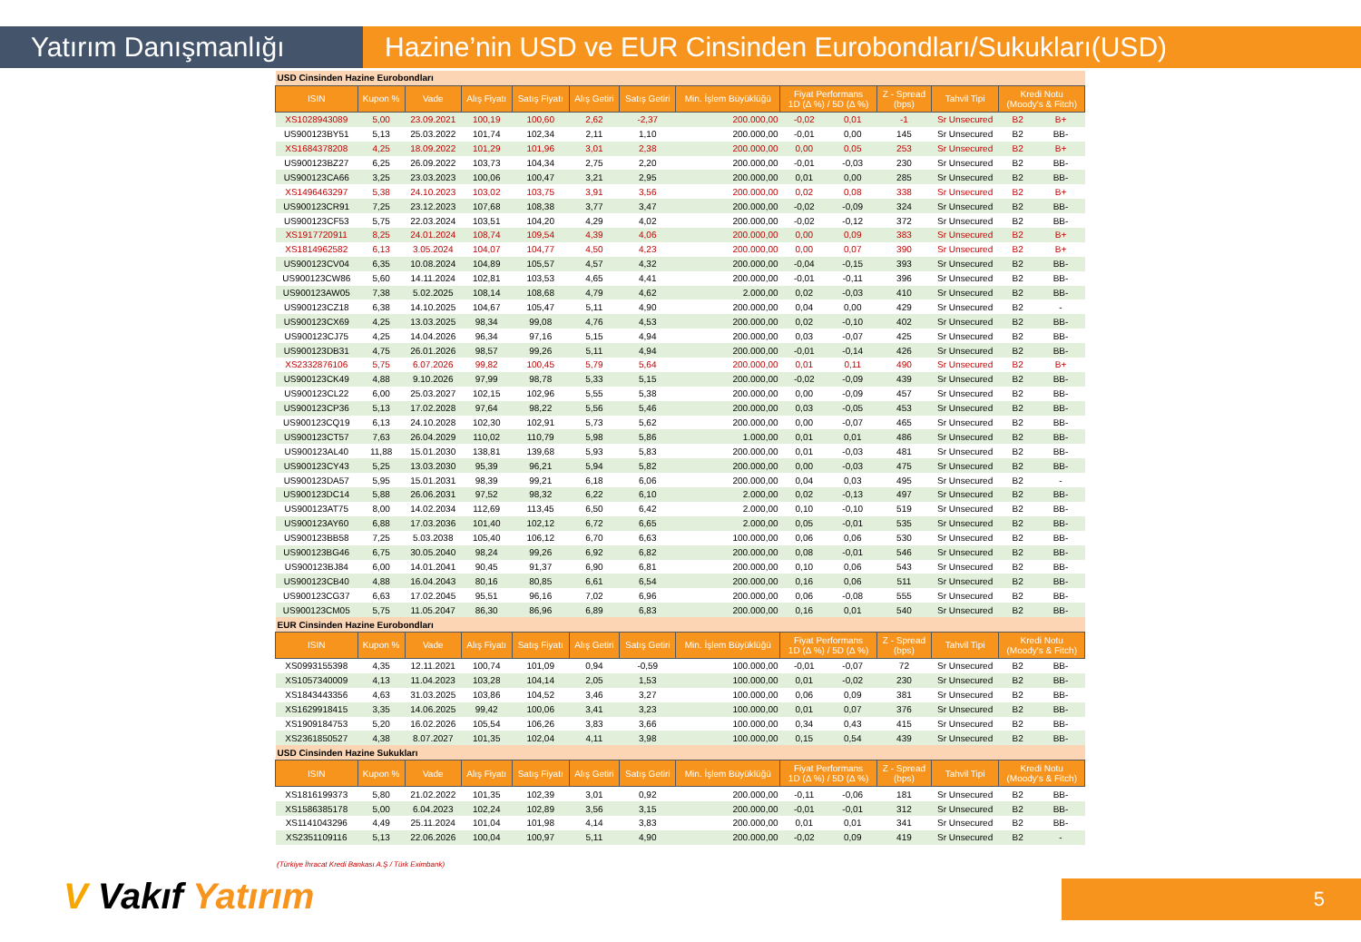Yatırım Danışmanlığı Hazine’nin USD ve EUR Cinsinden Eurobondları/Sukukları(USD)
| USD Cinsinden Hazine Eurobondları | | | | | | | | | | | | | |
| ISIN | Kupon % | Vade | Alış Fiyatı | Satış Fiyatı | Alış Getiri | Satış Getiri | Min. İşlem Büyüklüğü | Fiyat Performans 1D (Δ %) / 5D (Δ %) | | Z - Spread (bps) | Tahvil Tipi | Kredi Notu (Moody's & Fitch) | |
| XS1028943089 | 5,00 | 23.09.2021 | 100,19 | 100,60 | 2,62 | -2,37 | 200.000,00 | -0,02 | 0,01 | -1 | Sr Unsecured | B2 | B+ |
| US900123BY51 | 5,13 | 25.03.2022 | 101,74 | 102,34 | 2,11 | 1,10 | 200.000,00 | -0,01 | 0,00 | 145 | Sr Unsecured | B2 | BB- |
| XS1684378208 | 4,25 | 18.09.2022 | 101,29 | 101,96 | 3,01 | 2,38 | 200.000,00 | 0,00 | 0,05 | 253 | Sr Unsecured | B2 | B+ |
| US900123BZ27 | 6,25 | 26.09.2022 | 103,73 | 104,34 | 2,75 | 2,20 | 200.000,00 | -0,01 | -0,03 | 230 | Sr Unsecured | B2 | BB- |
| US900123CA66 | 3,25 | 23.03.2023 | 100,06 | 100,47 | 3,21 | 2,95 | 200.000,00 | 0,01 | 0,00 | 285 | Sr Unsecured | B2 | BB- |
| XS1496463297 | 5,38 | 24.10.2023 | 103,02 | 103,75 | 3,91 | 3,56 | 200.000,00 | 0,02 | 0,08 | 338 | Sr Unsecured | B2 | B+ |
| US900123CR91 | 7,25 | 23.12.2023 | 107,68 | 108,38 | 3,77 | 3,47 | 200.000,00 | -0,02 | -0,09 | 324 | Sr Unsecured | B2 | BB- |
| US900123CF53 | 5,75 | 22.03.2024 | 103,51 | 104,20 | 4,29 | 4,02 | 200.000,00 | -0,02 | -0,12 | 372 | Sr Unsecured | B2 | BB- |
| XS1917720911 | 8,25 | 24.01.2024 | 108,74 | 109,54 | 4,39 | 4,06 | 200.000,00 | 0,00 | 0,09 | 383 | Sr Unsecured | B2 | B+ |
| XS1814962582 | 6,13 | 3.05.2024 | 104,07 | 104,77 | 4,50 | 4,23 | 200.000,00 | 0,00 | 0,07 | 390 | Sr Unsecured | B2 | B+ |
| US900123CV04 | 6,35 | 10.08.2024 | 104,89 | 105,57 | 4,57 | 4,32 | 200.000,00 | -0,04 | -0,15 | 393 | Sr Unsecured | B2 | BB- |
| US900123CW86 | 5,60 | 14.11.2024 | 102,81 | 103,53 | 4,65 | 4,41 | 200.000,00 | -0,01 | -0,11 | 396 | Sr Unsecured | B2 | BB- |
| US900123AW05 | 7,38 | 5.02.2025 | 108,14 | 108,68 | 4,79 | 4,62 | 2.000,00 | 0,02 | -0,03 | 410 | Sr Unsecured | B2 | BB- |
| US900123CZ18 | 6,38 | 14.10.2025 | 104,67 | 105,47 | 5,11 | 4,90 | 200.000,00 | 0,04 | 0,00 | 429 | Sr Unsecured | B2 | - |
| US900123CX69 | 4,25 | 13.03.2025 | 98,34 | 99,08 | 4,76 | 4,53 | 200.000,00 | 0,02 | -0,10 | 402 | Sr Unsecured | B2 | BB- |
| US900123CJ75 | 4,25 | 14.04.2026 | 96,34 | 97,16 | 5,15 | 4,94 | 200.000,00 | 0,03 | -0,07 | 425 | Sr Unsecured | B2 | BB- |
| US900123DB31 | 4,75 | 26.01.2026 | 98,57 | 99,26 | 5,11 | 4,94 | 200.000,00 | -0,01 | -0,14 | 426 | Sr Unsecured | B2 | BB- |
| XS2332876106 | 5,75 | 6.07.2026 | 99,82 | 100,45 | 5,79 | 5,64 | 200.000,00 | 0,01 | 0,11 | 490 | Sr Unsecured | B2 | B+ |
| US900123CK49 | 4,88 | 9.10.2026 | 97,99 | 98,78 | 5,33 | 5,15 | 200.000,00 | -0,02 | -0,09 | 439 | Sr Unsecured | B2 | BB- |
| US900123CL22 | 6,00 | 25.03.2027 | 102,15 | 102,96 | 5,55 | 5,38 | 200.000,00 | 0,00 | -0,09 | 457 | Sr Unsecured | B2 | BB- |
| US900123CP36 | 5,13 | 17.02.2028 | 97,64 | 98,22 | 5,56 | 5,46 | 200.000,00 | 0,03 | -0,05 | 453 | Sr Unsecured | B2 | BB- |
| US900123CQ19 | 6,13 | 24.10.2028 | 102,30 | 102,91 | 5,73 | 5,62 | 200.000,00 | 0,00 | -0,07 | 465 | Sr Unsecured | B2 | BB- |
| US900123CT57 | 7,63 | 26.04.2029 | 110,02 | 110,79 | 5,98 | 5,86 | 1.000,00 | 0,01 | 0,01 | 486 | Sr Unsecured | B2 | BB- |
| US900123AL40 | 11,88 | 15.01.2030 | 138,81 | 139,68 | 5,93 | 5,83 | 200.000,00 | 0,01 | -0,03 | 481 | Sr Unsecured | B2 | BB- |
| US900123CY43 | 5,25 | 13.03.2030 | 95,39 | 96,21 | 5,94 | 5,82 | 200.000,00 | 0,00 | -0,03 | 475 | Sr Unsecured | B2 | BB- |
| US900123DA57 | 5,95 | 15.01.2031 | 98,39 | 99,21 | 6,18 | 6,06 | 200.000,00 | 0,04 | 0,03 | 495 | Sr Unsecured | B2 | - |
| US900123DC14 | 5,88 | 26.06.2031 | 97,52 | 98,32 | 6,22 | 6,10 | 2.000,00 | 0,02 | -0,13 | 497 | Sr Unsecured | B2 | BB- |
| US900123AT75 | 8,00 | 14.02.2034 | 112,69 | 113,45 | 6,50 | 6,42 | 2.000,00 | 0,10 | -0,10 | 519 | Sr Unsecured | B2 | BB- |
| US900123AY60 | 6,88 | 17.03.2036 | 101,40 | 102,12 | 6,72 | 6,65 | 2.000,00 | 0,05 | -0,01 | 535 | Sr Unsecured | B2 | BB- |
| US900123BB58 | 7,25 | 5.03.2038 | 105,40 | 106,12 | 6,70 | 6,63 | 100.000,00 | 0,06 | 0,06 | 530 | Sr Unsecured | B2 | BB- |
| US900123BG46 | 6,75 | 30.05.2040 | 98,24 | 99,26 | 6,92 | 6,82 | 200.000,00 | 0,08 | -0,01 | 546 | Sr Unsecured | B2 | BB- |
| US900123BJ84 | 6,00 | 14.01.2041 | 90,45 | 91,37 | 6,90 | 6,81 | 200.000,00 | 0,10 | 0,06 | 543 | Sr Unsecured | B2 | BB- |
| US900123CB40 | 4,88 | 16.04.2043 | 80,16 | 80,85 | 6,61 | 6,54 | 200.000,00 | 0,16 | 0,06 | 511 | Sr Unsecured | B2 | BB- |
| US900123CG37 | 6,63 | 17.02.2045 | 95,51 | 96,16 | 7,02 | 6,96 | 200.000,00 | 0,06 | -0,08 | 555 | Sr Unsecured | B2 | BB- |
| US900123CM05 | 5,75 | 11.05.2047 | 86,30 | 86,96 | 6,89 | 6,83 | 200.000,00 | 0,16 | 0,01 | 540 | Sr Unsecured | B2 | BB- |
| EUR Cinsinden Hazine Eurobondları | | | | | | | | | | | | | |
| ISIN | Kupon % | Vade | Alış Fiyatı | Satış Fiyatı | Alış Getiri | Satış Getiri | Min. İşlem Büyüklüğü | Fiyat Performans 1D (Δ %) / 5D (Δ %) | | Z - Spread (bps) | Tahvil Tipi | Kredi Notu (Moody's & Fitch) | |
| XS0993155398 | 4,35 | 12.11.2021 | 100,74 | 101,09 | 0,94 | -0,59 | 100.000,00 | -0,01 | -0,07 | 72 | Sr Unsecured | B2 | BB- |
| XS1057340009 | 4,13 | 11.04.2023 | 103,28 | 104,14 | 2,05 | 1,53 | 100.000,00 | 0,01 | -0,02 | 230 | Sr Unsecured | B2 | BB- |
| XS1843443356 | 4,63 | 31.03.2025 | 103,86 | 104,52 | 3,46 | 3,27 | 100.000,00 | 0,06 | 0,09 | 381 | Sr Unsecured | B2 | BB- |
| XS1629918415 | 3,35 | 14.06.2025 | 99,42 | 100,06 | 3,41 | 3,23 | 100.000,00 | 0,01 | 0,07 | 376 | Sr Unsecured | B2 | BB- |
| XS1909184753 | 5,20 | 16.02.2026 | 105,54 | 106,26 | 3,83 | 3,66 | 100.000,00 | 0,34 | 0,43 | 415 | Sr Unsecured | B2 | BB- |
| XS2361850527 | 4,38 | 8.07.2027 | 101,35 | 102,04 | 4,11 | 3,98 | 100.000,00 | 0,15 | 0,54 | 439 | Sr Unsecured | B2 | BB- |
| USD Cinsinden Hazine Sukukları | | | | | | | | | | | | | |
| ISIN | Kupon % | Vade | Alış Fiyatı | Satış Fiyatı | Alış Getiri | Satış Getiri | Min. İşlem Büyüklüğü | Fiyat Performans 1D (Δ %) / 5D (Δ %) | | Z - Spread (bps) | Tahvil Tipi | Kredi Notu (Moody's & Fitch) | |
| XS1816199373 | 5,80 | 21.02.2022 | 101,35 | 102,39 | 3,01 | 0,92 | 200.000,00 | -0,11 | -0,06 | 181 | Sr Unsecured | B2 | BB- |
| XS1586385178 | 5,00 | 6.04.2023 | 102,24 | 102,89 | 3,56 | 3,15 | 200.000,00 | -0,01 | -0,01 | 312 | Sr Unsecured | B2 | BB- |
| XS1141043296 | 4,49 | 25.11.2024 | 101,04 | 101,98 | 4,14 | 3,83 | 200.000,00 | 0,01 | 0,01 | 341 | Sr Unsecured | B2 | BB- |
| XS2351109116 | 5,13 | 22.06.2026 | 100,04 | 100,97 | 5,11 | 4,90 | 200.000,00 | -0,02 | 0,09 | 419 | Sr Unsecured | B2 | - |
(Türkiye İhracat Kredi Bankası A.Ş / Türk Eximbank)
V Vakıf Yatırım 5